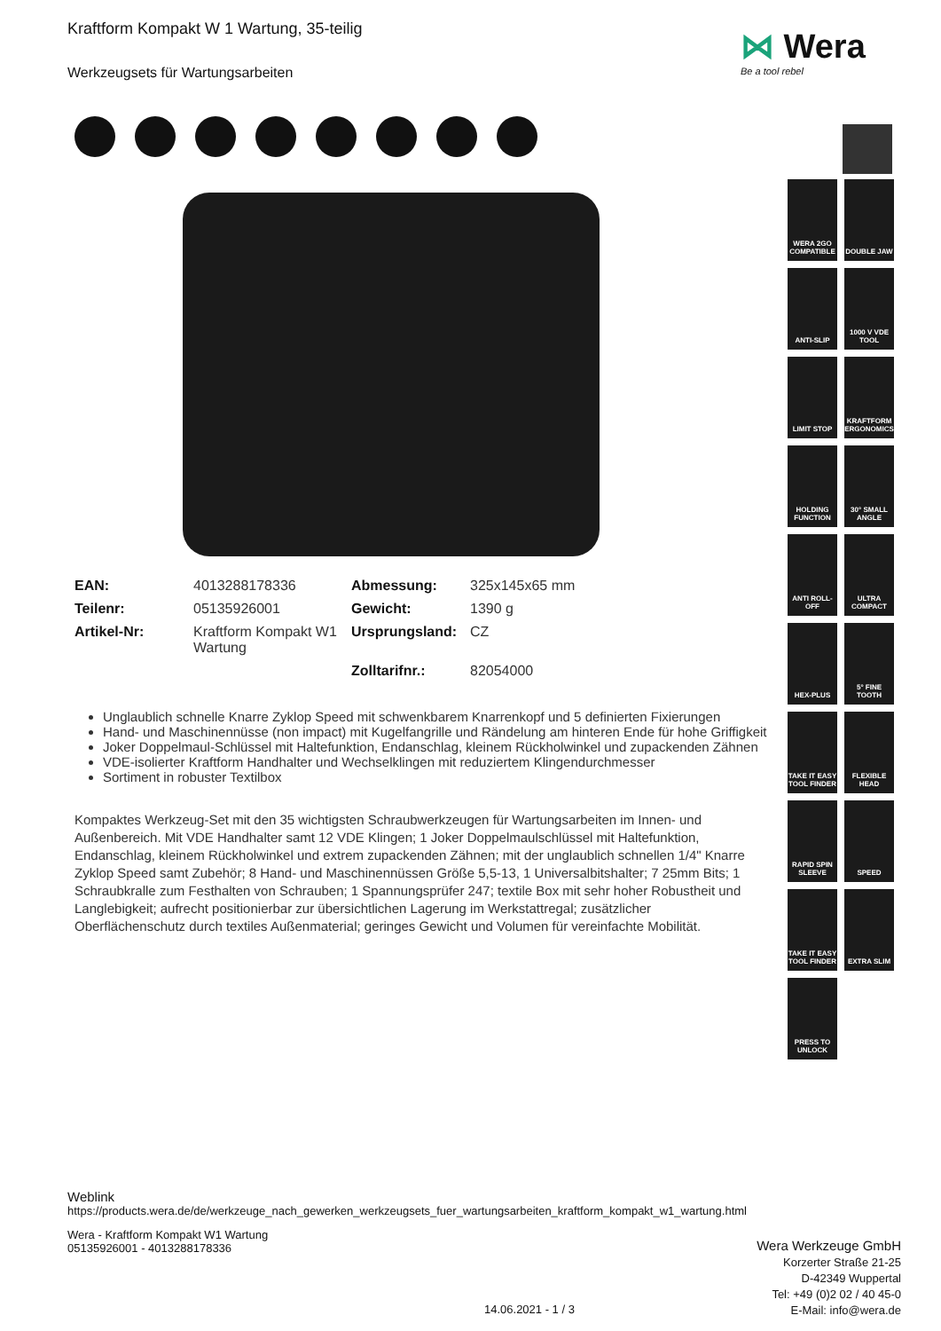Kraftform Kompakt W 1 Wartung, 35-teilig
Werkzeugsets für Wartungsarbeiten
| EAN: | 4013288178336 | Abmessung: | 325x145x65 mm |
| Teilenr: | 05135926001 | Gewicht: | 1390 g |
| Artikel-Nr: | Kraftform Kompakt W1 Wartung | Ursprungsland: | CZ |
| | | Zolltarifnr.: | 82054000 |
Unglaublich schnelle Knarre Zyklop Speed mit schwenkbarem Knarrenkopf und 5 definierten Fixierungen
Hand- und Maschinennüsse (non impact) mit Kugelfangrille und Rändelung am hinteren Ende für hohe Griffigkeit
Joker Doppelmaul-Schlüssel mit Haltefunktion, Endanschlag, kleinem Rückholwinkel und zupackenden Zähnen
VDE-isolierter Kraftform Handhalter und Wechselklingen mit reduziertem Klingendurchmesser
Sortiment in robuster Textilbox
Kompaktes Werkzeug-Set mit den 35 wichtigsten Schraubwerkzeugen für Wartungsarbeiten im Innen- und Außenbereich. Mit VDE Handhalter samt 12 VDE Klingen; 1 Joker Doppelmaulschlüssel mit Haltefunktion, Endanschlag, kleinem Rückholwinkel und extrem zupackenden Zähnen; mit der unglaublich schnellen 1/4" Knarre Zyklop Speed samt Zubehör; 8 Hand- und Maschinennüssen Größe 5,5-13, 1 Universalbitshalter; 7 25mm Bits; 1 Schraubkralle zum Festhalten von Schrauben; 1 Spannungsprüfer 247; textile Box mit sehr hoher Robustheit und Langlebigkeit; aufrecht positionierbar zur übersichtlichen Lagerung im Werkstattregal; zusätzlicher Oberflächenschutz durch textiles Außenmaterial; geringes Gewicht und Volumen für vereinfachte Mobilität.
⋈ Wera
Be a tool rebel
WERA 2GO COMPATIBLE
DOUBLE JAW
ANTI-SLIP
1000 V VDE TOOL
LIMIT STOP
KRAFTFORM ERGONOMICS
HOLDING FUNCTION
30° SMALL ANGLE
ANTI ROLL-OFF
ULTRA COMPACT
HEX-PLUS
5° FINE TOOTH
TAKE IT EASY TOOL FINDER
FLEXIBLE HEAD
RAPID SPIN SLEEVE
SPEED
TAKE IT EASY TOOL FINDER
EXTRA SLIM
PRESS TO UNLOCK
Weblink
https://products.wera.de/de/werkzeuge_nach_gewerken_werkzeugsets_fuer_wartungsarbeiten_kraftform_kompakt_w1_wartung.html
Wera - Kraftform Kompakt W1 Wartung
05135926001 - 4013288178336
Wera Werkzeuge GmbH
Korzerter Straße 21-25
D-42349 Wuppertal
Tel: +49 (0)2 02 / 40 45-0
E-Mail: info@wera.de
14.06.2021 - 1 / 3